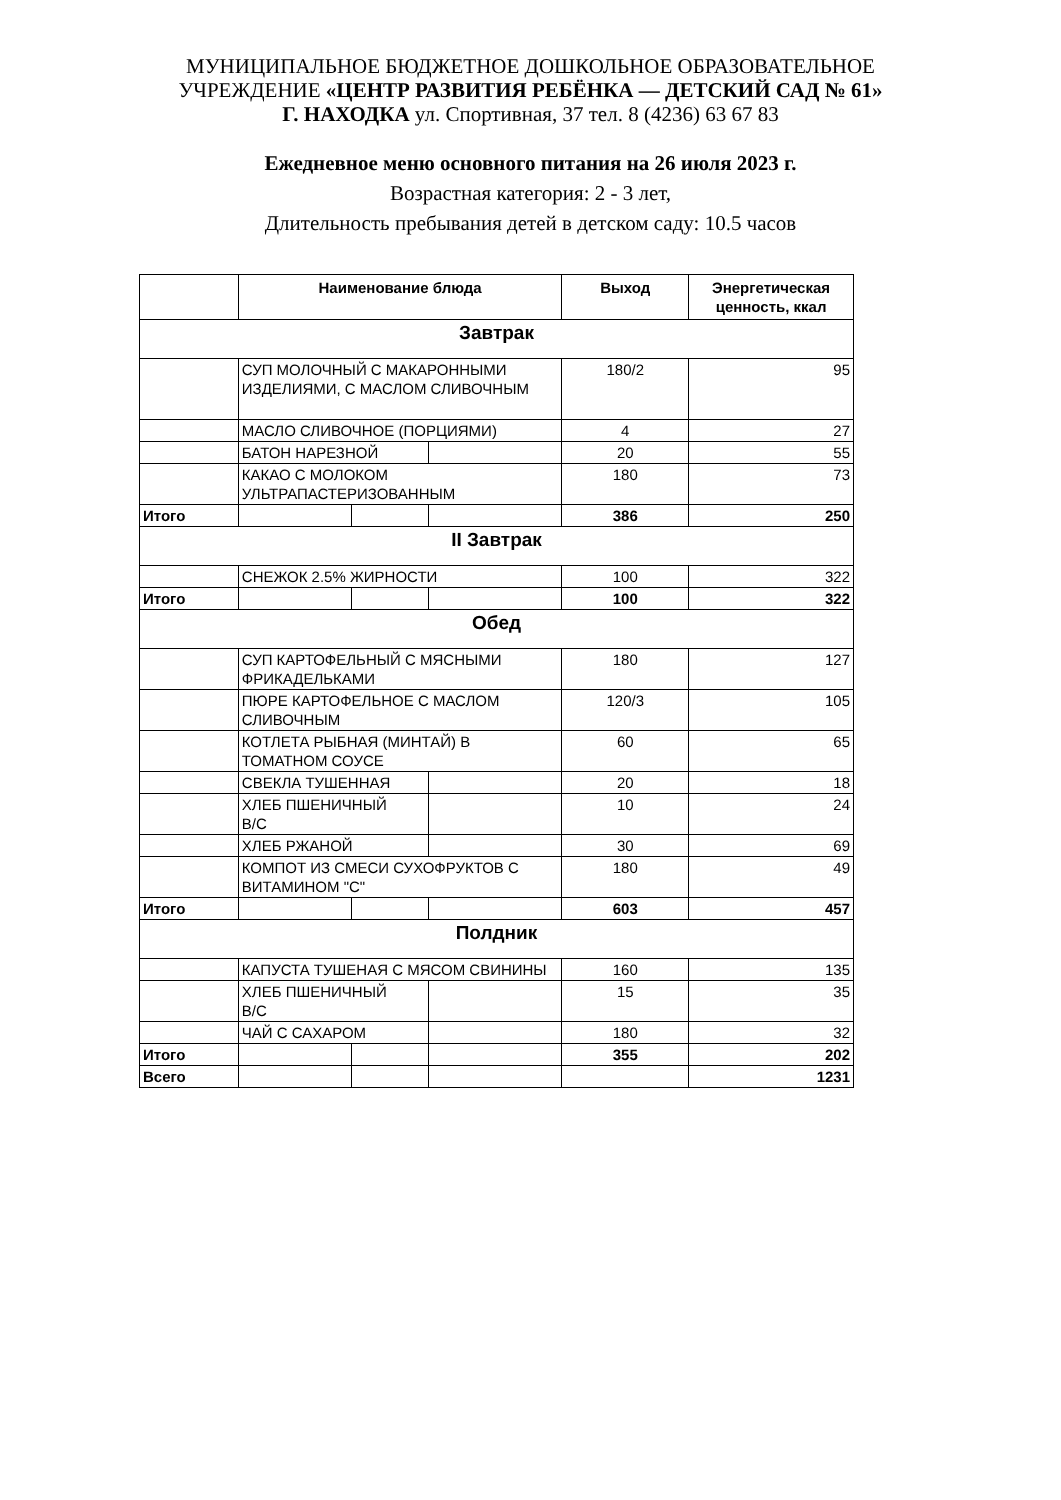МУНИЦИПАЛЬНОЕ БЮДЖЕТНОЕ ДОШКОЛЬНОЕ ОБРАЗОВАТЕЛЬНОЕ
УЧРЕЖДЕНИЕ «ЦЕНТР РАЗВИТИЯ РЕБЁНКА — ДЕТСКИЙ САД № 61»
Г. НАХОДКА ул. Спортивная, 37 тел. 8 (4236) 63 67 83
Ежедневное меню основного питания на 26 июля 2023 г.
Возрастная категория: 2 - 3 лет,
Длительность пребывания детей в детском саду: 10.5 часов
| | Наименование блюда | | | Выход | Энергетическая ценность, ккал |
| --- | --- | --- | --- | --- | --- |
| Завтрак | | | | | |
| | СУП МОЛОЧНЫЙ С МАКАРОННЫМИ ИЗДЕЛИЯМИ, С МАСЛОМ СЛИВОЧНЫМ | | | 180/2 | 95 |
| | МАСЛО СЛИВОЧНОЕ (ПОРЦИЯМИ) | | | 4 | 27 |
| | БАТОН НАРЕЗНОЙ | | | 20 | 55 |
| | КАКАО С МОЛОКОМ УЛЬТРАПАСТЕРИЗОВАННЫМ | | | 180 | 73 |
| Итого | | | | 386 | 250 |
| II Завтрак | | | | | |
| | СНЕЖОК 2.5% ЖИРНОСТИ | | | 100 | 322 |
| Итого | | | | 100 | 322 |
| Обед | | | | | |
| | СУП КАРТОФЕЛЬНЫЙ С МЯСНЫМИ ФРИКАДЕЛЬКАМИ | | | 180 | 127 |
| | ПЮРЕ КАРТОФЕЛЬНОЕ С МАСЛОМ СЛИВОЧНЫМ | | | 120/3 | 105 |
| | КОТЛЕТА РЫБНАЯ (МИНТАЙ) В ТОМАТНОМ СОУСЕ | | | 60 | 65 |
| | СВЕКЛА ТУШЕННАЯ | | | 20 | 18 |
| | ХЛЕБ ПШЕНИЧНЫЙ В/С | | | 10 | 24 |
| | ХЛЕБ РЖАНОЙ | | | 30 | 69 |
| | КОМПОТ ИЗ СМЕСИ СУХОФРУКТОВ С ВИТАМИНОМ "С" | | | 180 | 49 |
| Итого | | | | 603 | 457 |
| Полдник | | | | | |
| | КАПУСТА ТУШЕНАЯ С МЯСОМ СВИНИНЫ | | | 160 | 135 |
| | ХЛЕБ ПШЕНИЧНЫЙ В/С | | | 15 | 35 |
| | ЧАЙ С САХАРОМ | | | 180 | 32 |
| Итого | | | | 355 | 202 |
| Всего | | | | | 1231 |